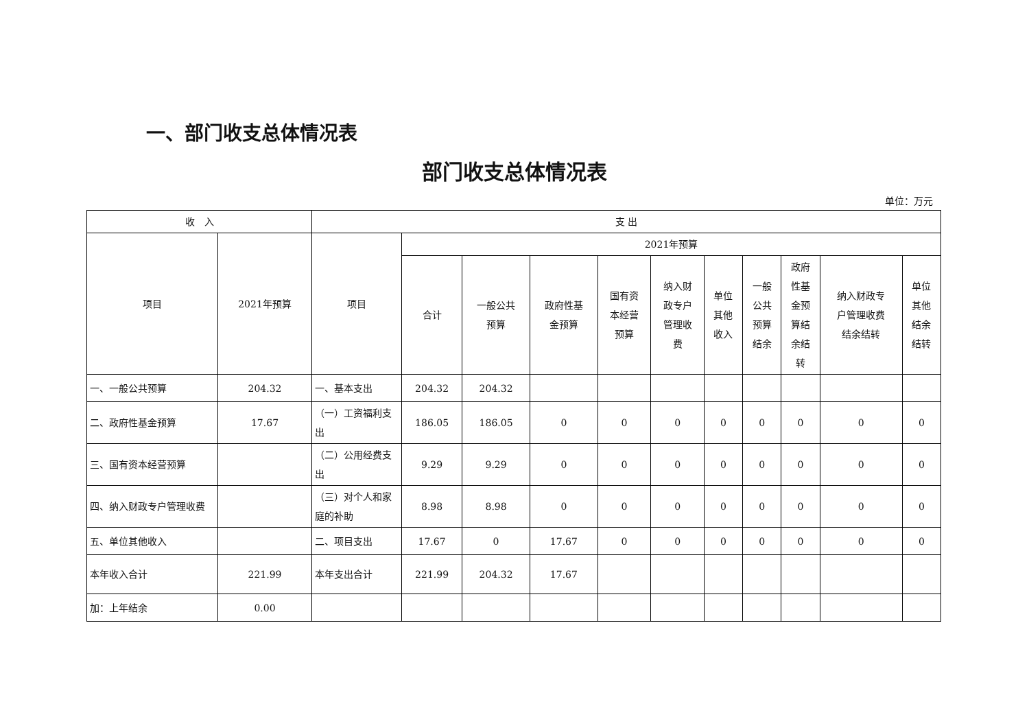一、部门收支总体情况表
部门收支总体情况表
单位：万元
| 收 入 | | 支 出 | | | | | | | | | | |
| --- | --- | --- | --- | --- | --- | --- | --- | --- | --- | --- | --- | --- |
| 项目 | 2021年预算 | 项目 | 2021年预算 | | | | | | | | | |
| | | | 合计 | 一般公共 预算 | 政府性基 金预算 | 国有资 本经营 预算 | 纳入财 政专户 管理收 费 | 单位 其他 收入 | 一般 公共 预算 结余 | 政府 性基 金预 算结 余结 转 | 纳入财政专 户管理收费 结余结转 | 单位 其他 结余 结转 |
| 一、一般公共预算 | 204.32 | 一、基本支出 | 204.32 | 204.32 | | | | | | | | |
| 二、政府性基金预算 | 17.67 | （一）工资福利支出 | 186.05 | 186.05 | 0 | 0 | 0 | 0 | 0 | 0 | 0 | 0 |
| 三、国有资本经营预算 | | （二）公用经费支出 | 9.29 | 9.29 | 0 | 0 | 0 | 0 | 0 | 0 | 0 | 0 |
| 四、纳入财政专户管理收费 | | （三）对个人和家庭的补助 | 8.98 | 8.98 | 0 | 0 | 0 | 0 | 0 | 0 | 0 | 0 |
| 五、单位其他收入 | | 二、项目支出 | 17.67 | 0 | 17.67 | 0 | 0 | 0 | 0 | 0 | 0 | 0 |
| 本年收入合计 | 221.99 | 本年支出合计 | 221.99 | 204.32 | 17.67 | | | | | | | |
| 加：上年结余 | 0.00 | | | | | | | | | | | |